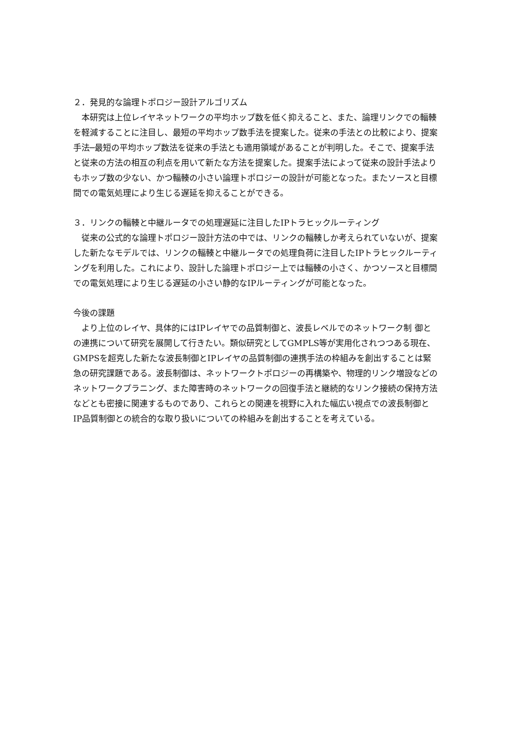２．発見的な論理トポロジー設計アルゴリズム
本研究は上位レイヤネットワークの平均ホップ数を低く抑えること、また、論理リンクでの輻輳を軽減することに注目し、最短の平均ホップ数手法を提案した。従来の手法との比較により、提案手法─最短の平均ホップ数法を従来の手法とも適用領域があることが判明した。そこで、提案手法と従来の方法の相互の利点を用いて新たな方法を提案した。提案手法によって従来の設計手法よりもホップ数の少ない、かつ輻輳の小さい論理トポロジーの設計が可能となった。またソースと目標間での電気処理により生じる遅延を抑えることができる。
３．リンクの輻輳と中継ルータでの処理遅延に注目したIPトラヒックルーティング
従来の公式的な論理トポロジー設計方法の中では、リンクの輻輳しか考えられていないが、提案した新たなモデルでは、リンクの輻輳と中継ルータでの処理負荷に注目したIPトラヒックルーティングを利用した。これにより、設計した論理トポロジー上では輻輳の小さく、かつソースと目標間での電気処理により生じる遅延の小さい静的なIPルーティングが可能となった。
今後の課題
より上位のレイヤ、具体的にはIPレイヤでの品質制御と、波長レベルでのネットワーク制 御との連携について研究を展開して行きたい。類似研究としてGMPLS等が実用化されつつある現在、GMPSを超克した新たな波長制御とIPレイヤの品質制御の連携手法の枠組みを創出することは緊急の研究課題である。波長制御は、ネットワークトポロジーの再構築や、物理的リンク増設などのネットワークプラニング、また障害時のネットワークの回復手法と継続的なリンク接続の保持方法などとも密接に関連するものであり、これらとの関連を視野に入れた幅広い視点での波長制御とIP品質制御との統合的な取り扱いについての枠組みを創出することを考えている。